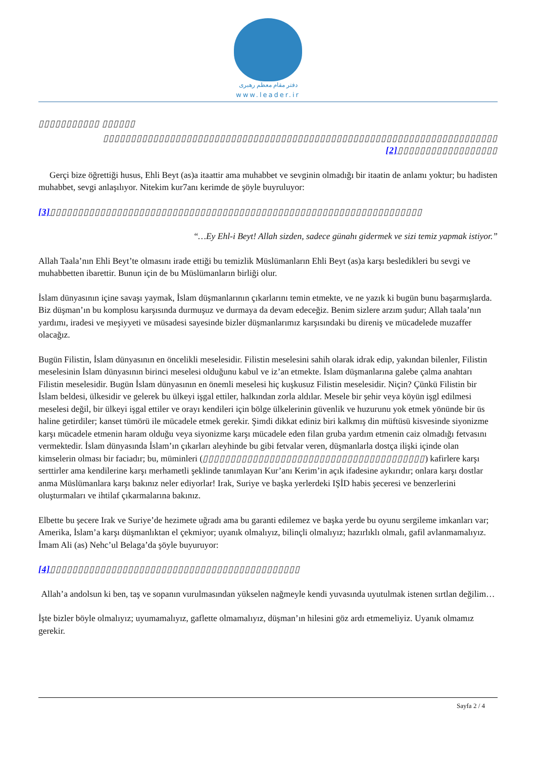دفتر مقام معظم رهبری
www.leader.ir
▯▯▯▯▯▯▯▯▯▯▯ ▯▯▯▯▯▯
▯▯▯▯▯▯▯▯▯▯▯▯▯▯▯▯▯▯▯▯▯▯▯▯▯▯▯▯▯▯▯▯▯▯▯▯▯▯▯▯▯▯▯▯▯▯▯▯▯▯▯▯▯▯▯▯▯▯▯▯▯▯▯▯▯▯▯▯▯▯▯ [2]▯▯▯▯▯▯▯▯▯▯▯▯▯▯▯▯▯▯
Gerçi bize öğrettiği husus, Ehli Beyt (as)a itaattir ama muhabbet ve sevginin olmadığı bir itaatin de anlamı yoktur; bu hadisten muhabbet, sevgi anlaşılıyor. Nitekim kur7anı kerimde de şöyle buyruluyor:
[3]▯▯▯▯▯▯▯▯▯▯▯▯▯▯▯▯▯▯▯▯▯▯▯▯▯▯▯▯▯▯▯▯▯▯▯▯▯▯▯▯▯▯▯▯▯▯▯▯▯▯▯▯▯▯▯▯▯▯▯▯▯▯▯▯▯▯▯
“…Ey Ehl-i Beyt! Allah sizden, sadece günahı gidermek ve sizi temiz yapmak istiyor.”
Allah Taala’nın Ehli Beyt’te olmasını irade ettiği bu temizlik Müslümanların Ehli Beyt (as)a karşı besledikleri bu sevgi ve muhabbetten ibarettir. Bunun için de bu Müslümanların birliği olur.
İslam dünyasının içine savaşı yaymak, İslam düşmanlarının çıkarlarını temin etmekte, ve ne yazık ki bugün bunu başarmışlarda. Biz düşman’ın bu komplosu karşısında durmuşuz ve durmaya da devam edeceğiz. Benim sizlere arzım şudur; Allah taala’nın yardımı, iradesi ve meşiyyeti ve müsadesi sayesinde bizler düşmanlarımız karşısındaki bu direniş ve mücadelede muzaffer olacağız.
Bugün Filistin, İslam dünyasının en öncelikli meselesidir. Filistin meselesini sahih olarak idrak edip, yakından bilenler, Filistin meselesinin İslam dünyasının birinci meselesi olduğunu kabul ve iz’an etmekte. İslam düşmanlarına galebe çalma anahtarı Filistin meselesidir. Bugün İslam dünyasının en önemli meselesi hiç kuşkusuz Filistin meselesidir. Niçin? Çünkü Filistin bir İslam beldesi, ülkesidir ve gelerek bu ülkeyi işgal ettiler, halkından zorla aldılar. Mesele bir şehir veya köyün işgl edilmesi meselesi değil, bir ülkeyi işgal ettiler ve orayı kendileri için bölge ülkelerinin güvenlik ve huzurunu yok etmek yönünde bir üs haline getirdiler; kanset tümörü ile mücadele etmek gerekir. Şimdi dikkat ediniz biri kalkmış din müftüsü kisvesinde siyonizme karşı mücadele etmenin haram olduğu veya siyonizme karşı mücadele eden filan gruba yardım etmenin caiz olmadığı fetvasını vermektedir. İslam dünyasında İslam’ın çıkarları aleyhinde bu gibi fetvalar veren, düşmanlarla dostça ilişki içinde olan kimselerin olması bir faciadır; bu, müminleri (▯▯▯▯▯▯▯▯▯▯▯▯▯▯▯▯▯▯▯▯▯▯▯▯▯▯▯▯▯▯▯▯▯▯▯▯▯▯▯▯) kafirlere karşı serttirler ama kendilerine karşı merhametli şeklinde tanımlayan Kur’anı Kerim’in açık ifadesine aykırıdır; onlara karşı dostlar anma Müslümanlara karşı bakınız neler ediyorlar! Irak, Suriye ve başka yerlerdeki IŞİD habis şeceresi ve benzerlerini oluşturmaları ve ihtilaf çıkarmalarına bakınız.
Elbette bu şecere Irak ve Suriye’de hezimete uğradı ama bu garanti edilemez ve başka yerde bu oyunu sergileme imkanları var; Amerika, İslam’a karşı düşmanlıktan el çekmiyor; uyanık olmalıyız, bilinçli olmalıyız; hazırlıklı olmalı, gafil avlanmamalıyız. İmam Ali (as) Nehc’ul Belaga’da şöyle buyuruyor:
[4]▯▯▯▯▯▯▯▯▯▯▯▯▯▯▯▯▯▯▯▯▯▯▯▯▯▯▯▯▯▯▯▯▯▯▯▯▯▯▯▯▯▯▯▯▯
Allah’a andolsun ki ben, taş ve sopanın vurulmasından yükselen nağmeyle kendi yuvasında uyutulmak istenen sırtlan değilim…
İşte bizler böyle olmalıyız; uyumamalıyız, gaflette olmamalıyız, düşman’ın hilesini göz ardı etmemeliyiz. Uyanık olmamız gerekir.
Sayfa 2 / 4